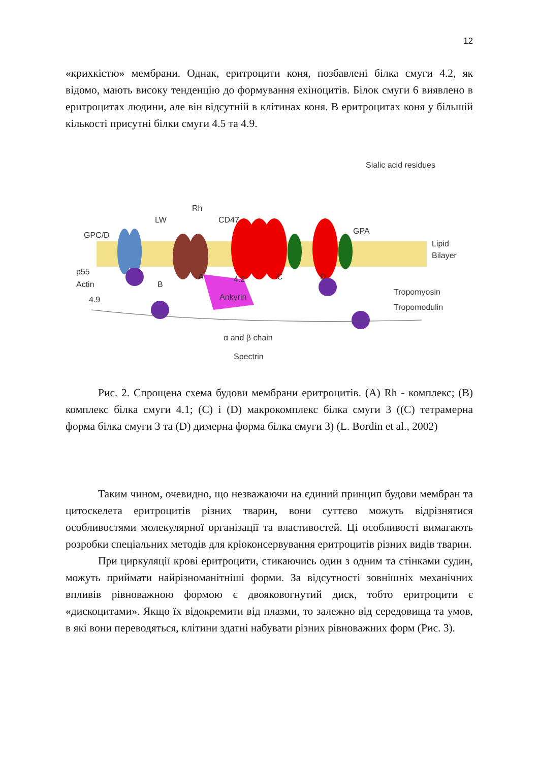12
«крихкістю» мембрани. Однак, еритроцити коня, позбавлені білка смуги 4.2, як відомо, мають високу тенденцію до формування ехіноцитів. Білок смуги 6 виявлено в еритроцитах людини, але він відсутній в клітинах коня. В еритроцитах коня у більшій кількості присутні білки смуги 4.5 та 4.9.
Sialic acid residues
GPC/D
LW
Rh
CD47
GPA
Lipid
Bilayer
p55
Actin
4.9
B
A
C
D
Ankyrin
4.2
Tropomyosin
Tropomodulin
α and β chain
Spectrin
Рис. 2. Спрощена схема будови мембрани еритроцитів. (A) Rh - комплекс; (B) комплекс білка смуги 4.1; (C) і (D) макрокомплекс білка смуги 3 ((C) тетрамерна форма білка смуги 3 та (D) димерна форма білка смуги 3) (L. Bordin et al., 2002)
Таким чином, очевидно, що незважаючи на єдиний принцип будови мембран та цитоскелета еритроцитів різних тварин, вони суттєво можуть відрізнятися особливостями молекулярної організації та властивостей. Ці особливості вимагають розробки спеціальних методів для кріоконсервування еритроцитів різних видів тварин.
При циркуляції крові еритроцити, стикаючись один з одним та стінками судин, можуть приймати найрізноманітніші форми. За відсутності зовнішніх механічних впливів рівноважною формою є двояковогнутий диск, тобто еритроцити є «дискоцитами». Якщо їх відокремити від плазми, то залежно від середовища та умов, в які вони переводяться, клітини здатні набувати різних рівноважних форм (Рис. 3).